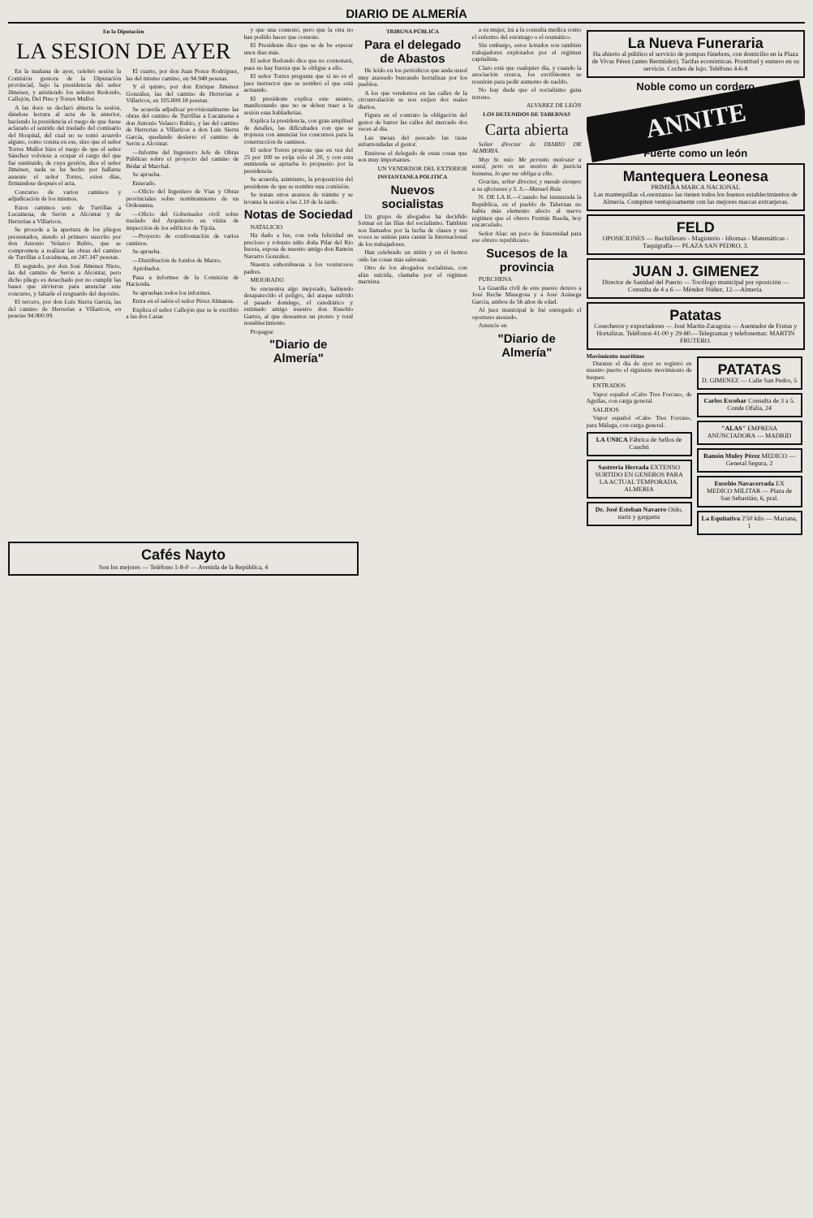DIARIO DE ALMERÍA
En la Diputación
LA SESION DE AYER
En la mañana de ayer, celebró sesión la Comisión gestora de la Diputación provincial, bajo la presidencia del señor Jiménez, y asistiendo los señores Redondo, Callejón, Del Pino y Torres Mullor.
A las doce se declaró abierta la sesión, dándose lectura al acta de la anterior, haciendo la presidencia el ruego de que fuese aclarado el sentido del traslado del comisario del Hospital, del cual no se tomó acuerdo alguno, como consta en ese, sino que el señor Torres Mullor hizo el ruego de que el señor Sánchez volviese a ocupar el cargo del que fué sustituido, de cuya gestión, dice el señor Jiménez, nada se ha hecho por hallarse ausente el señor Torres, estos días, firmándose después el acta.
Concurso de varios caminos y adjudicación de los mismos.
Estos caminos son: de Turrillas a Lucainena, de Serón a Alcóntar y de Herrerías a Villaricos.
Se procede a la apertura de los pliegos presentados, siendo el primero suscrito por don Antonio Velazco Rubio, que se compromete a realizar las obras del camino de Turrillas a Lucainena, en 247.347 pesetas.
El segundo, por don José Jiménez Nieto, las del camino de Serón a Alcóntar, pero dicho pliego es desechado por no cumplir las bases que sirvieron para anunciar este concurso, y faltarle el resguardo del depósito.
El tercero, por don Luis Sierra García, las del camino de Herrerías a Villaricos, en pesetas 94.900.99.
El cuarto, por don Juan Ponce Rodríguez, las del mismo camino, en 94.948 pesetas.
Y el quinto, por don Enrique Jiménez González, las del camino de Herrerías a Villaricos, en 105.809.18 pesetas.
Se acuerda adjudicar provisionalmente las obras del camino de Turrillas a Lucainena a don Antonio Velasco Rubio, y las del camino de Herrerías a Villaricos a don Luis Sierra García, quedando desierto el camino de Serón a Alcóntar.
—Informe del Ingeniero Jefe de Obras Públicas sobre el proyecto del camino de Bédar al Marchal.
Se aprueba.
Enterado.
—Oficio del Ingeniero de Vías y Obras provinciales sobre nombramiento de un Ordenanza.
—Oficio del Gobernador civil sobre traslado del Arquitecto en visita de inspección de los edificios de Tíjola.
—Proyecto de confrontación de varios caminos.
Se aprueba.
—Distribución de fondos de Marzo.
Aprobados.
Pasa a informes de la Comisión de Hacienda.
Se aprueban todos los informes.
Entra en el salón el señor Pérez Almansa.
Explica el señor Callejón que se le escribió a las dos Casas
y que una contestó, pero que la otra no han podido hacer que conteste.
El Presidente dice que se de be esperar unos días más.
El señor Redondo dice que no contestará, pues no hay fuerza que le obligue a ello.
El señor Torres pregunta que si no es el juez instructor que se nombró el que está actuando.
El presidente explica este asunto, manifestando que no se deben traer a la sesión esas habladurías.
Explica la presidencia, con gran amplitud de detalles, las dificultades con que se tropieza con anunciar los concursos para la construcción de caminos.
El señor Torres propone que en vez del 25 por 100 se exija sólo el 20, y con esta enmienda se aprueba lo propuesto por la presidencia.
Se acuerda, asimismo, la proposición del presidente de que se nombre una comisión.
Se tratan otros asuntos de trámite y se levanta la sesión a las 2.10 de la tarde.
Notas de Sociedad
NATALICIO
Ha dado a luz, con toda felicidad un precioso y robusto niño doña Pilar del Río Incera, esposa de nuestro amigo don Ramón Navarro González.
Nuestra enhorabuena a los venturosos padres.
MEJORADO
Se encuentra algo mejorado, habiendo desaparecido el peligro, del ataque sufrido el pasado domingo, el catedrático y estimado amigo nuestro don Eusebio Garres, al que deseamos un pronto y total restablecimiento.
Propague
"Diario de Almería"
TRIBUNA PÚBLICA
Para el delegado de Abastos
He leído en los periódicos que anda usted muy atareado buscando hortalizas por los pueblos.
A los que vendemos en las calles de la circunvalación se nos exijen dos reales diarios.
Figura en el contrato la obligación del gestor de barrer las calles del mercado dos veces al día.
Las mesas del pescado las tiene subarrendadas el gestor.
Entérese el delegado de estas cosas que son muy importantes.
UN VENDEDOR DEL EXTERIOR
INSTANTANEA POLITICA
Nuevos socialistas
Un grupo de abogados ha decidido formar en las filas del socialismo. También son llamados por la lucha de clases y sus voces se unirán para cantar la Internacional de los trabajadores.
Han celebrado un mitin y en él hemos oído las cosas más sabrosas.
Otro de los abogados socialistas, con afán suicida, clamaba por el régimen marxista.
a su mujer, irá a la consulta médica como el enfermo del estómago o el reumático.
Sin embargo, estos letrados son también trabajadores explotados por el régimen capitalista.
Claro está que cualquier día, y cuando la asociación crezca, los escribientes se reunirán para pedir aumento de sueldo.
No hay duda que el socialismo gana terreno.
ALVAREZ DE LEÓN
LOS DETENIDOS DE TABERNAS
Carta abierta
Señor director de DIARIO DE ALMERIA.
Muy Sr. mío: Me permito molestar a usted, pero es un motivo de justicia humana, lo que me obliga a ello.
Gracias, señor director, y mande siempre a su afectuoso y S. S.—Manuel Ruiz.
N. DE LA R.—Cuando fué instaurada la República, en el pueblo de Tabernas no había más elemento afecto al nuevo régimen que el obrero Fermín Rueda, hoy encarcelado.
Señor Alas: un poco de fraternidad para ese obrero republicano.
Sucesos de la provincia
PURCHENA
La Guardia civil de este puesto detuvo a José Reche Masegosa y a José Aránega García, ambos de 56 años de edad.
Al juez municipal le fué entregado el oportuno atestado.
Anuncie en
"Diario de Almería"
La Nueva Funeraria
Ha abierto al público el servicio de pompas fúnebres, con domicilio en la Plaza de Vivas Pérez (antes Bermúdez). Tarifas económicas. Prontitud y esmero en su servicio. Coches de lujo. Teléfono 4-6-8
Noble como un cordero
ANNITE
Fuerte como un león
Mantequera Leonesa
PRIMERA MARCA NACIONAL
Las mantequillas «Lorenzana» las tienen todos los buenos establecimientos de Almería. Compiten ventajosamente con las mejores marcas extranjeras.
FELD
OPOSICIONES — Bachillerato - Magisterio - Idiomas - Matemáticas - Taquigrafía — PLAZA SAN PEDRO, 3.
JUAN J. GIMENEZ
Director de Sanidad del Puerto — Tocólogo municipal por oposición — Consulta de 4 a 6 — Méndez Núñez, 12.—Almería.
Patatas
Cosecheros y exportadores — José Martín-Zaragoza — Asentador de Frutas y Hortalizas. Teléfonos 41-00 y 29-80.—Telegramas y telefonemas: MARTIN FRUTERO.
Movimiento marítimo
Durante el día de ayer se registró en nuestro puerto el siguiente movimiento de buques:
ENTRADOS
Vapor español «Cabo Tres Forcas», de Aguilas, con carga general.
SALIDOS
Vapor español «Cabo Tres Forcas», para Málaga, con carga general.
LA UNICA Fábrica de Sellos de Cauchú
Sastrería Herrada EXTENSO SURTIDO EN GENEROS PARA LA ACTUAL TEMPORADA. ALMERIA
Dr. José Esteban Navarro Oído, nariz y garganta
PATATAS
D. GIMENEZ — Calle San Pedro, 5
Carlos Escobar Consulta de 3 a 5. Conde Ofalia, 24
"ALAS" EMPRESA ANUNCIADORA — MADRID
Ramón Muley Pérez MEDICO — General Segura, 2
Eusebio Navacerrada EX MEDICO MILITAR — Plaza de San Sebastián, 6, pral.
La Equitativa 2'50 kilo — Mariana, 1
Cafés Nayto
Son los mejores — Teléfono 1-8-0 — Avenida de la República, 4